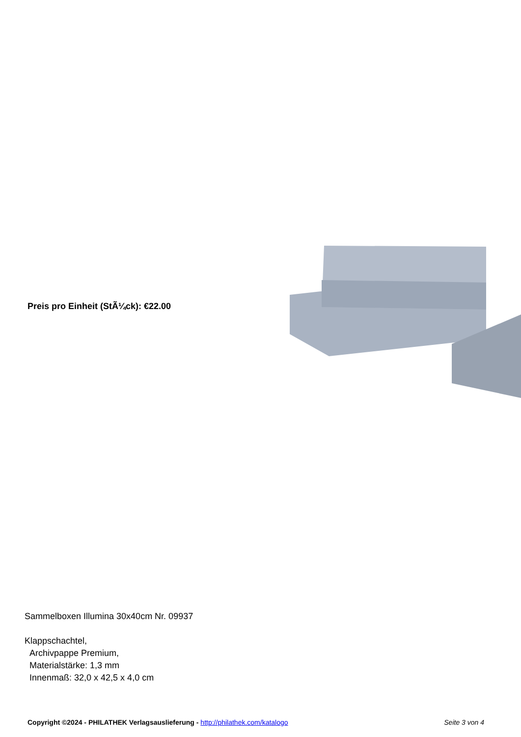Preis pro Einheit (StÃ¼ck): €22.00
Sammelboxen Illumina 30x40cm Nr. 09937
Klappschachtel,
Archivpappe Premium,
Materialstärke: 1,3 mm
Innenmaß: 32,0 x 42,5 x 4,0 cm
Copyright ©2024 - PHILATHEK Verlagsauslieferung - http://philathek.com/katalogo Seite 3 von 4